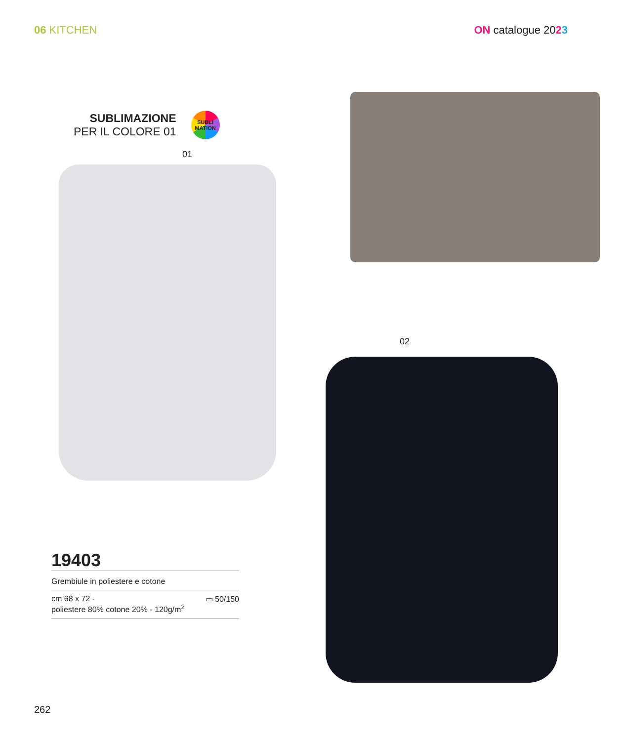06 KITCHEN ON catalogue 2023
SUBLIMAZIONE
PER IL COLORE 01
SUBLI
MATION
01
19403
Grembiule in poliestere e cotone
▭ 50/150 cm 68 x 72 -
poliestere 80% cotone 20% - 120g/m<sup>2</sup>
02
262